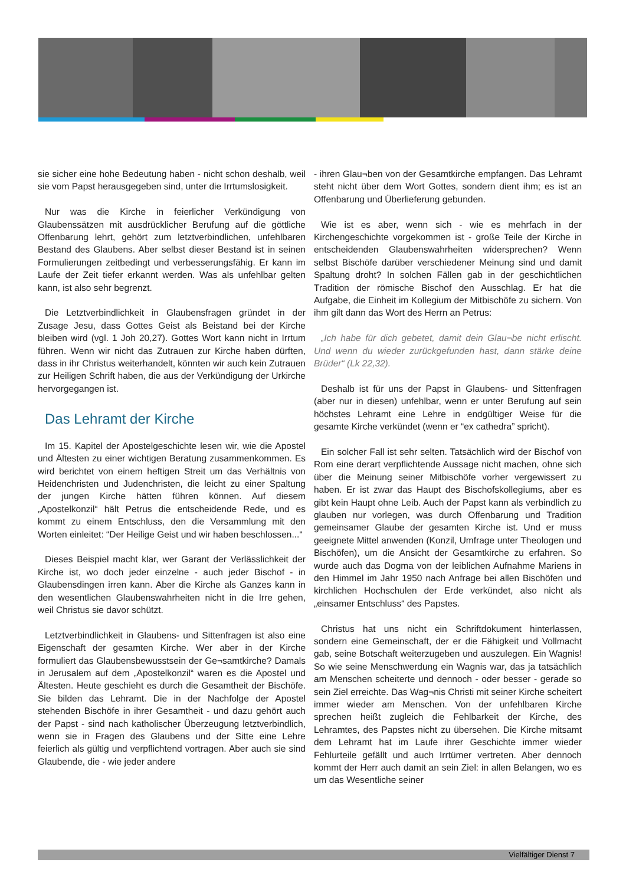sie sicher eine hohe Bedeutung haben - nicht schon deshalb, weil sie vom Papst herausgegeben sind, unter die Irrtumslosigkeit.
Nur was die Kirche in feierlicher Verkündigung von Glaubenssätzen mit ausdrücklicher Berufung auf die göttliche Offenbarung lehrt, gehört zum letztverbindlichen, unfehlbaren Bestand des Glaubens. Aber selbst dieser Bestand ist in seinen Formulierungen zeitbedingt und verbesserungsfähig. Er kann im Laufe der Zeit tiefer erkannt werden. Was als unfehlbar gelten kann, ist also sehr begrenzt.
Die Letztverbindlichkeit in Glaubensfragen gründet in der Zusage Jesu, dass Gottes Geist als Beistand bei der Kirche bleiben wird (vgl. 1 Joh 20,27). Gottes Wort kann nicht in Irrtum führen. Wenn wir nicht das Zutrauen zur Kirche haben dürften, dass in ihr Christus weiterhandelt, könnten wir auch kein Zutrauen zur Heiligen Schrift haben, die aus der Verkündigung der Urkirche hervorgegangen ist.
Das Lehramt der Kirche
Im 15. Kapitel der Apostelgeschichte lesen wir, wie die Apostel und Ältesten zu einer wichtigen Beratung zusammenkommen. Es wird berichtet von einem heftigen Streit um das Verhältnis von Heidenchristen und Judenchristen, die leicht zu einer Spaltung der jungen Kirche hätten führen können. Auf diesem „Apostelkonzil“ hält Petrus die entscheidende Rede, und es kommt zu einem Entschluss, den die Versammlung mit den Worten einleitet: “Der Heilige Geist und wir haben beschlossen...“
Dieses Beispiel macht klar, wer Garant der Verlässlichkeit der Kirche ist, wo doch jeder einzelne - auch jeder Bischof - in Glaubensdingen irren kann. Aber die Kirche als Ganzes kann in den wesentlichen Glaubenswahrheiten nicht in die Irre gehen, weil Christus sie davor schützt.
Letztverbindlichkeit in Glaubens- und Sittenfragen ist also eine Eigenschaft der gesamten Kirche. Wer aber in der Kirche formuliert das Glaubensbewusstsein der Ge¬samtkirche? Damals in Jerusalem auf dem „Apostelkonzil“ waren es die Apostel und Ältesten. Heute geschieht es durch die Gesamtheit der Bischöfe. Sie bilden das Lehramt. Die in der Nachfolge der Apostel stehenden Bischöfe in ihrer Gesamtheit - und dazu gehört auch der Papst - sind nach katholischer Überzeugung letztverbindlich, wenn sie in Fragen des Glaubens und der Sitte eine Lehre feierlich als gültig und verpflichtend vortragen. Aber auch sie sind Glaubende, die - wie jeder andere
- ihren Glau¬ben von der Gesamtkirche empfangen. Das Lehramt steht nicht über dem Wort Gottes, sondern dient ihm; es ist an Offenbarung und Überlieferung gebunden.
Wie ist es aber, wenn sich - wie es mehrfach in der Kirchengeschichte vorgekommen ist - große Teile der Kirche in entscheidenden Glaubenswahrheiten widersprechen? Wenn selbst Bischöfe darüber verschiedener Meinung sind und damit Spaltung droht? In solchen Fällen gab in der geschichtlichen Tradition der römische Bischof den Ausschlag. Er hat die Aufgabe, die Einheit im Kollegium der Mitbischöfe zu sichern. Von ihm gilt dann das Wort des Herrn an Petrus:
„Ich habe für dich gebetet, damit dein Glau¬be nicht erlischt. Und wenn du wieder zurückgefunden hast, dann stärke deine Brüder“ (Lk 22,32).
Deshalb ist für uns der Papst in Glaubens- und Sittenfragen (aber nur in diesen) unfehlbar, wenn er unter Berufung auf sein höchstes Lehramt eine Lehre in endgültiger Weise für die gesamte Kirche verkündet (wenn er “ex cathedra” spricht).
Ein solcher Fall ist sehr selten. Tatsächlich wird der Bischof von Rom eine derart verpflichtende Aussage nicht machen, ohne sich über die Meinung seiner Mitbischöfe vorher vergewissert zu haben. Er ist zwar das Haupt des Bischofskollegiums, aber es gibt kein Haupt ohne Leib. Auch der Papst kann als verbindlich zu glauben nur vorlegen, was durch Offenbarung und Tradition gemeinsamer Glaube der gesamten Kirche ist. Und er muss geeignete Mittel anwenden (Konzil, Umfrage unter Theologen und Bischöfen), um die Ansicht der Gesamtkirche zu erfahren. So wurde auch das Dogma von der leiblichen Aufnahme Mariens in den Himmel im Jahr 1950 nach Anfrage bei allen Bischöfen und kirchlichen Hochschulen der Erde verkündet, also nicht als „einsamer Entschluss“ des Papstes.
Christus hat uns nicht ein Schriftdokument hinterlassen, sondern eine Gemeinschaft, der er die Fähigkeit und Vollmacht gab, seine Botschaft weiterzugeben und auszulegen. Ein Wagnis! So wie seine Menschwerdung ein Wagnis war, das ja tatsächlich am Menschen scheiterte und dennoch - oder besser - gerade so sein Ziel erreichte. Das Wag¬nis Christi mit seiner Kirche scheitert immer wieder am Menschen. Von der unfehlbaren Kirche sprechen heißt zugleich die Fehlbarkeit der Kirche, des Lehramtes, des Papstes nicht zu übersehen. Die Kirche mitsamt dem Lehramt hat im Laufe ihrer Geschichte immer wieder Fehlurteile gefällt und auch Irrtümer vertreten. Aber dennoch kommt der Herr auch damit an sein Ziel: in allen Belangen, wo es um das Wesentliche seiner
Vielfältiger Dienst 7